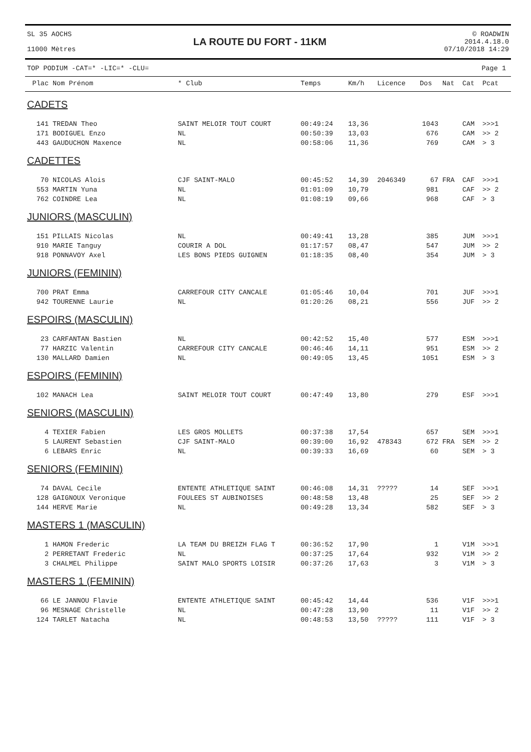SL 35 AOCHS
11000 Mètres
LA ROUTE DU FORT - 11KM
© ROADWIN
2014.4.18.0
07/10/2018 14:29
TOP PODIUM -CAT=* -LIC=* -CLU= Page 1
| Plac | Nom Prénom | * Club | Temps | Km/h | Licence | Dos | Nat | Cat | Pcat |
| --- | --- | --- | --- | --- | --- | --- | --- | --- | --- |
| CADETS | | | | | | | | | |
| 141 | TREDAN Theo | SAINT MELOIR TOUT COURT | 00:49:24 | 13,36 | | 1043 | | CAM | >>>1 |
| 171 | BODIGUEL Enzo | NL | 00:50:39 | 13,03 | | 676 | | CAM | >> 2 |
| 443 | GAUDUCHON Maxence | NL | 00:58:06 | 11,36 | | 769 | | CAM | > 3 |
| CADETTES | | | | | | | | | |
| 70 | NICOLAS Alois | CJF SAINT-MALO | 00:45:52 | 14,39 | 2046349 | 67 | FRA | CAF | >>>1 |
| 553 | MARTIN Yuna | NL | 01:01:09 | 10,79 | | 981 | | CAF | >> 2 |
| 762 | COINDRE Lea | NL | 01:08:19 | 09,66 | | 968 | | CAF | > 3 |
| JUNIORS (MASCULIN) | | | | | | | | | |
| 151 | PILLAIS Nicolas | NL | 00:49:41 | 13,28 | | 385 | | JUM | >>>1 |
| 910 | MARIE Tanguy | COURIR A DOL | 01:17:57 | 08,47 | | 547 | | JUM | >> 2 |
| 918 | PONNAVOY Axel | LES BONS PIEDS GUIGNEN | 01:18:35 | 08,40 | | 354 | | JUM | > 3 |
| JUNIORS (FEMININ) | | | | | | | | | |
| 700 | PRAT Emma | CARREFOUR CITY CANCALE | 01:05:46 | 10,04 | | 701 | | JUF | >>>1 |
| 942 | TOURENNE Laurie | NL | 01:20:26 | 08,21 | | 556 | | JUF | >> 2 |
| ESPOIRS (MASCULIN) | | | | | | | | | |
| 23 | CARFANTAN Bastien | NL | 00:42:52 | 15,40 | | 577 | | ESM | >>>1 |
| 77 | HARZIC Valentin | CARREFOUR CITY CANCALE | 00:46:46 | 14,11 | | 951 | | ESM | >> 2 |
| 130 | MALLARD Damien | NL | 00:49:05 | 13,45 | | 1051 | | ESM | > 3 |
| ESPOIRS (FEMININ) | | | | | | | | | |
| 102 | MANACH Lea | SAINT MELOIR TOUT COURT | 00:47:49 | 13,80 | | 279 | | ESF | >>>1 |
| SENIORS (MASCULIN) | | | | | | | | | |
| 4 | TEXIER Fabien | LES GROS MOLLETS | 00:37:38 | 17,54 | | 657 | | SEM | >>>1 |
| 5 | LAURENT Sebastien | CJF SAINT-MALO | 00:39:00 | 16,92 | 478343 | 672 | FRA | SEM | >> 2 |
| 6 | LEBARS Enric | NL | 00:39:33 | 16,69 | | 60 | | SEM | > 3 |
| SENIORS (FEMININ) | | | | | | | | | |
| 74 | DAVAL Cecile | ENTENTE ATHLETIQUE SAINT | 00:46:08 | 14,31 | ????? | 14 | | SEF | >>>1 |
| 128 | GAIGNOUX Veronique | FOULEES ST AUBINOISES | 00:48:58 | 13,48 | | 25 | | SEF | >> 2 |
| 144 | HERVE Marie | NL | 00:49:28 | 13,34 | | 582 | | SEF | > 3 |
| MASTERS 1 (MASCULIN) | | | | | | | | | |
| 1 | HAMON Frederic | LA TEAM DU BREIZH FLAG T | 00:36:52 | 17,90 | | 1 | | V1M | >>>1 |
| 2 | PERRETANT Frederic | NL | 00:37:25 | 17,64 | | 932 | | V1M | >> 2 |
| 3 | CHALMEL Philippe | SAINT MALO SPORTS LOISIR | 00:37:26 | 17,63 | | 3 | | V1M | > 3 |
| MASTERS 1 (FEMININ) | | | | | | | | | |
| 66 | LE JANNOU Flavie | ENTENTE ATHLETIQUE SAINT | 00:45:42 | 14,44 | | 536 | | V1F | >>>1 |
| 96 | MESNAGE Christelle | NL | 00:47:28 | 13,90 | | 11 | | V1F | >> 2 |
| 124 | TARLET Natacha | NL | 00:48:53 | 13,50 | ????? | 111 | | V1F | > 3 |